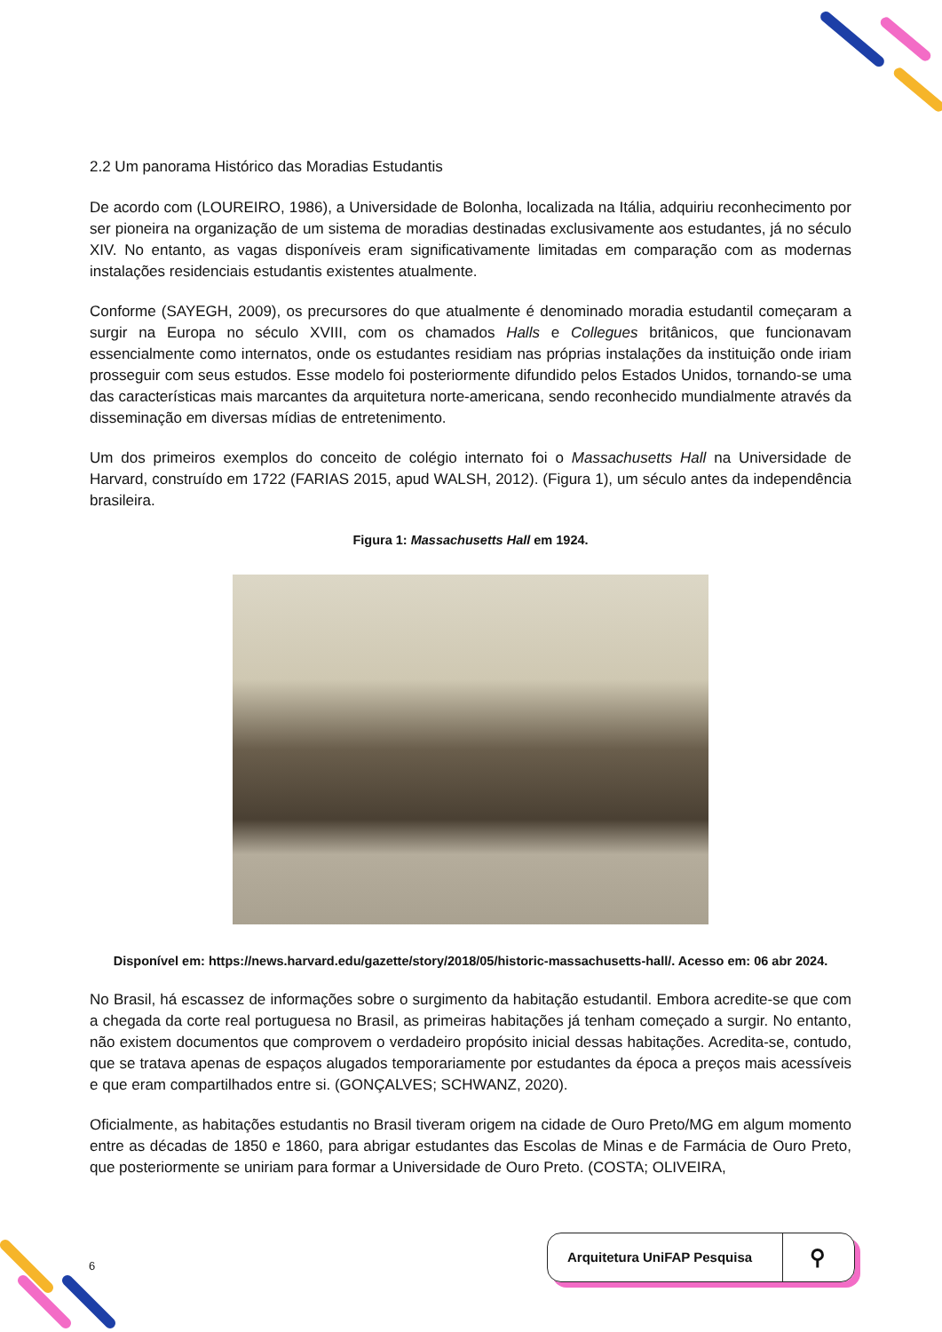2.2 Um panorama Histórico das Moradias Estudantis
De acordo com (LOUREIRO, 1986), a Universidade de Bolonha, localizada na Itália, adquiriu reconhecimento por ser pioneira na organização de um sistema de moradias destinadas exclusivamente aos estudantes, já no século XIV. No entanto, as vagas disponíveis eram significativamente limitadas em comparação com as modernas instalações residenciais estudantis existentes atualmente.
Conforme (SAYEGH, 2009), os precursores do que atualmente é denominado moradia estudantil começaram a surgir na Europa no século XVIII, com os chamados Halls e Collegues britânicos, que funcionavam essencialmente como internatos, onde os estudantes residiam nas próprias instalações da instituição onde iriam prosseguir com seus estudos. Esse modelo foi posteriormente difundido pelos Estados Unidos, tornando-se uma das características mais marcantes da arquitetura norte-americana, sendo reconhecido mundialmente através da disseminação em diversas mídias de entretenimento.
Um dos primeiros exemplos do conceito de colégio internato foi o Massachusetts Hall na Universidade de Harvard, construído em 1722 (FARIAS 2015, apud WALSH, 2012). (Figura 1), um século antes da independência brasileira.
Figura 1: Massachusetts Hall em 1924.
Disponível em: https://news.harvard.edu/gazette/story/2018/05/historic-massachusetts-hall/. Acesso em: 06 abr 2024.
No Brasil, há escassez de informações sobre o surgimento da habitação estudantil. Embora acredite-se que com a chegada da corte real portuguesa no Brasil, as primeiras habitações já tenham começado a surgir. No entanto, não existem documentos que comprovem o verdadeiro propósito inicial dessas habitações. Acredita-se, contudo, que se tratava apenas de espaços alugados temporariamente por estudantes da época a preços mais acessíveis e que eram compartilhados entre si. (GONÇALVES; SCHWANZ, 2020).
Oficialmente, as habitações estudantis no Brasil tiveram origem na cidade de Ouro Preto/MG em algum momento entre as décadas de 1850 e 1860, para abrigar estudantes das Escolas de Minas e de Farmácia de Ouro Preto, que posteriormente se uniriam para formar a Universidade de Ouro Preto. (COSTA; OLIVEIRA,
6
Arquitetura UniFAP Pesquisa ⚲